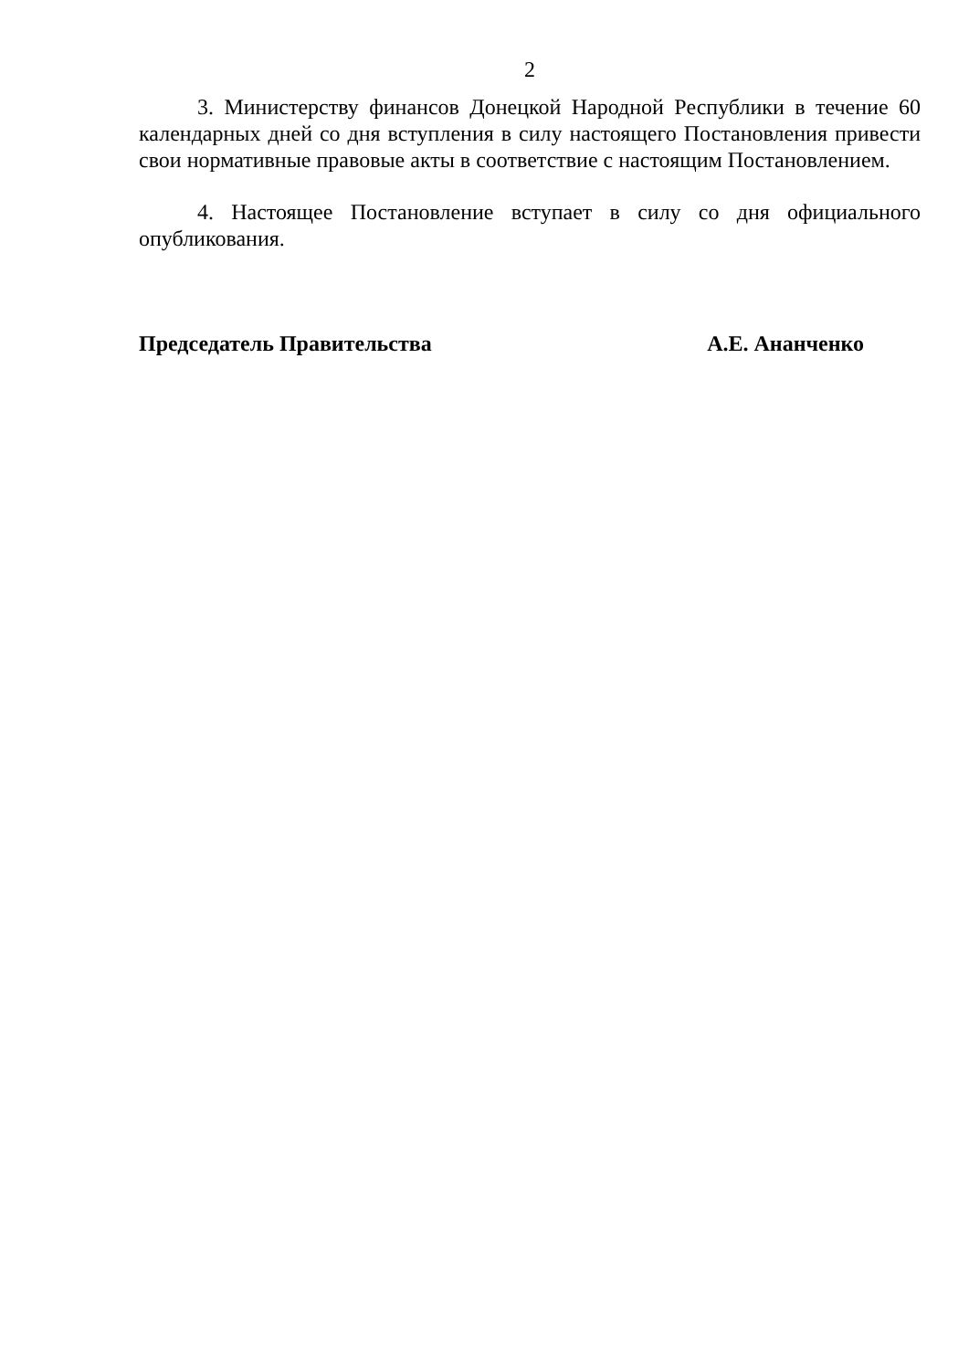2
3. Министерству финансов Донецкой Народной Республики в течение 60 календарных дней со дня вступления в силу настоящего Постановления привести свои нормативные правовые акты в соответствие с настоящим Постановлением.
4. Настоящее Постановление вступает в силу со дня официального опубликования.
Председатель Правительства А.Е. Ананченко